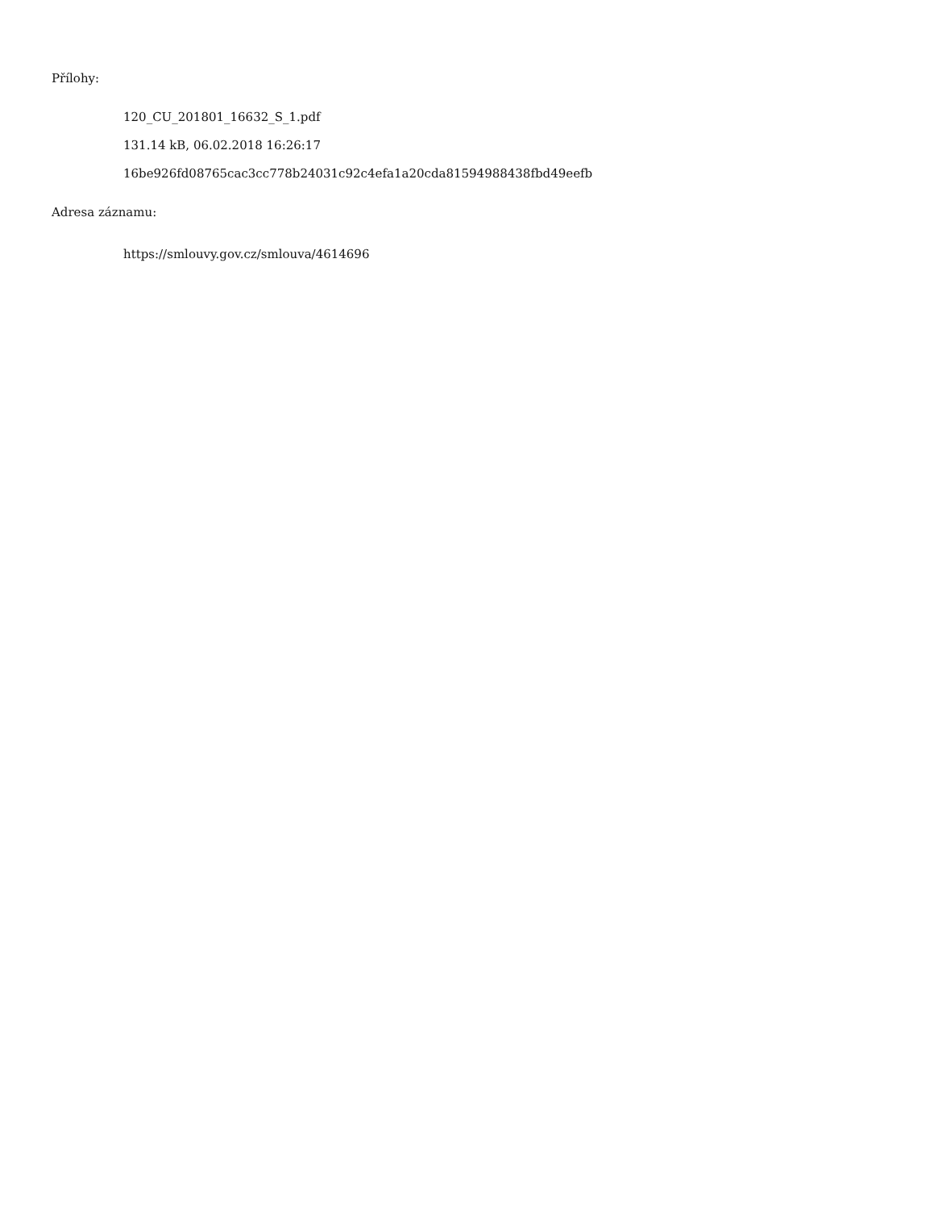Přílohy:
120_CU_201801_16632_S_1.pdf
131.14 kB, 06.02.2018 16:26:17
16be926fd08765cac3cc778b24031c92c4efa1a20cda81594988438fbd49eefb
Adresa záznamu:
https://smlouvy.gov.cz/smlouva/4614696